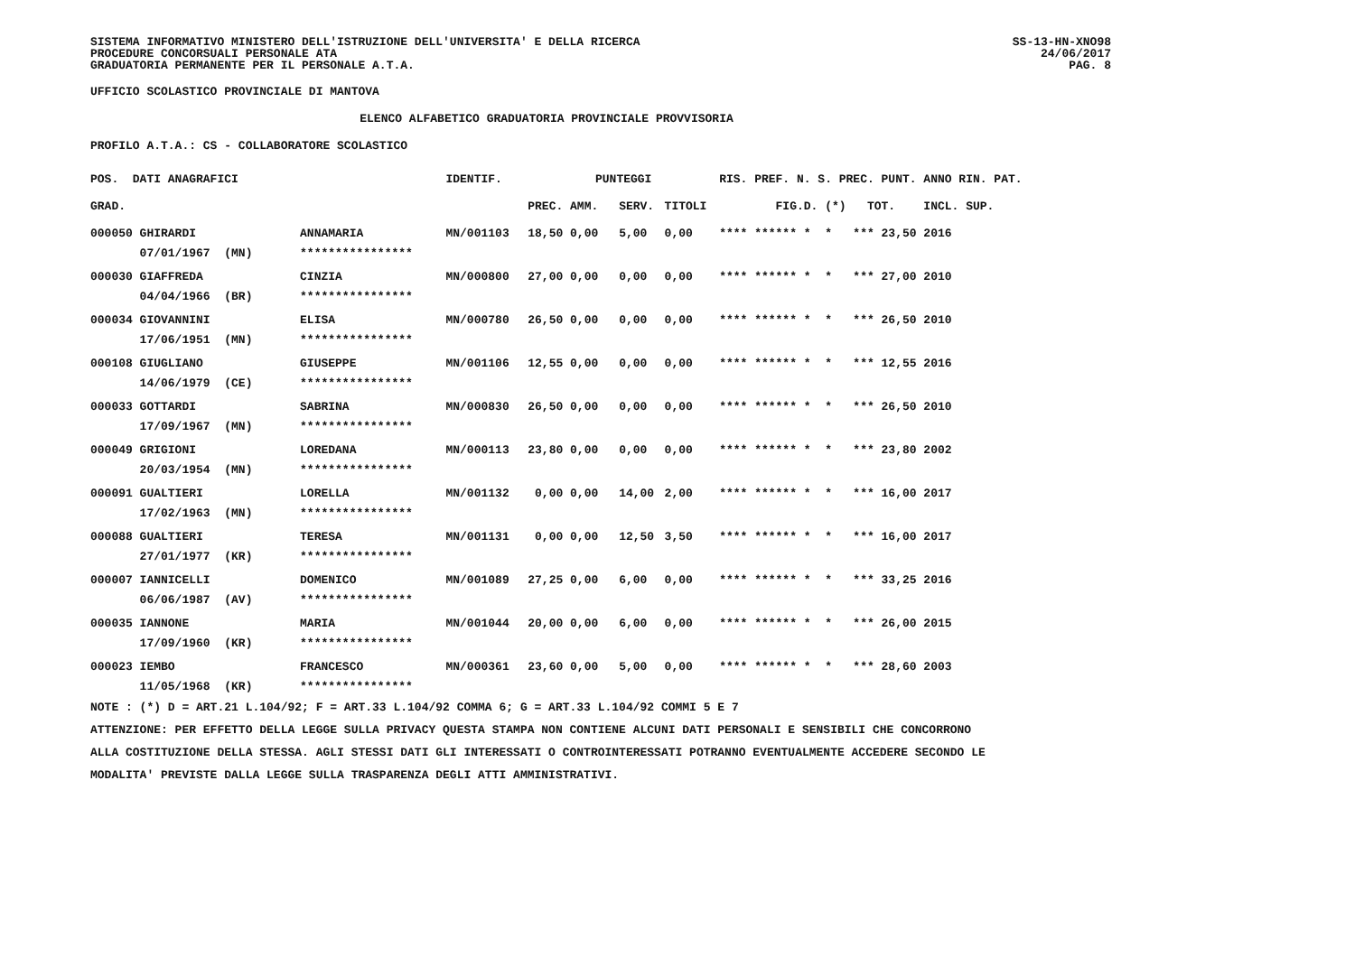SISTEMA INFORMATIVO MINISTERO DELL'ISTRUZIONE DELL'UNIVERSITA' E DELLA RICERCA
PROCEDURE CONCORSUALI PERSONALE ATA
GRADUATORIA PERMANENTE PER IL PERSONALE A.T.A.
SS-13-HN-XNO98
24/06/2017
PAG. 8
UFFICIO SCOLASTICO PROVINCIALE DI MANTOVA
ELENCO ALFABETICO GRADUATORIA PROVINCIALE PROVVISORIA
PROFILO A.T.A.: CS - COLLABORATORE SCOLASTICO
| POS. DATI ANAGRAFICI | | IDENTIF. | PUNTEGGI | | | RIS. PREF. N. S. PREC. PUNT. ANNO RIN. PAT. |
| --- | --- | --- | --- | --- | --- | --- |
| GRAD. | | | PREC. AMM. | SERV. | TITOLI | FIG.D. (*) TOT. INCL. SUP. |
| 000050 GHIRARDI | ANNAMARIA | MN/001103 | 18,50 0,00 | 5,00 | 0,00 | **** ****** * * *** 23,50 2016 |
| 07/01/1967 (MN) | **************** | | | | | |
| 000030 GIAFFREDA | CINZIA | MN/000800 | 27,00 0,00 | 0,00 | 0,00 | **** ****** * * *** 27,00 2010 |
| 04/04/1966 (BR) | **************** | | | | | |
| 000034 GIOVANNINI | ELISA | MN/000780 | 26,50 0,00 | 0,00 | 0,00 | **** ****** * * *** 26,50 2010 |
| 17/06/1951 (MN) | **************** | | | | | |
| 000108 GIUGLIANO | GIUSEPPE | MN/001106 | 12,55 0,00 | 0,00 | 0,00 | **** ****** * * *** 12,55 2016 |
| 14/06/1979 (CE) | **************** | | | | | |
| 000033 GOTTARDI | SABRINA | MN/000830 | 26,50 0,00 | 0,00 | 0,00 | **** ****** * * *** 26,50 2010 |
| 17/09/1967 (MN) | **************** | | | | | |
| 000049 GRIGIONI | LOREDANA | MN/000113 | 23,80 0,00 | 0,00 | 0,00 | **** ****** * * *** 23,80 2002 |
| 20/03/1954 (MN) | **************** | | | | | |
| 000091 GUALTIERI | LORELLA | MN/001132 | 0,00 0,00 | 14,00 | 2,00 | **** ****** * * *** 16,00 2017 |
| 17/02/1963 (MN) | **************** | | | | | |
| 000088 GUALTIERI | TERESA | MN/001131 | 0,00 0,00 | 12,50 | 3,50 | **** ****** * * *** 16,00 2017 |
| 27/01/1977 (KR) | **************** | | | | | |
| 000007 IANNICELLI | DOMENICO | MN/001089 | 27,25 0,00 | 6,00 | 0,00 | **** ****** * * *** 33,25 2016 |
| 06/06/1987 (AV) | **************** | | | | | |
| 000035 IANNONE | MARIA | MN/001044 | 20,00 0,00 | 6,00 | 0,00 | **** ****** * * *** 26,00 2015 |
| 17/09/1960 (KR) | **************** | | | | | |
| 000023 IEMBO | FRANCESCO | MN/000361 | 23,60 0,00 | 5,00 | 0,00 | **** ****** * * *** 28,60 2003 |
| 11/05/1968 (KR) | **************** | | | | | |
NOTE : (*) D = ART.21 L.104/92; F = ART.33 L.104/92 COMMA 6; G = ART.33 L.104/92 COMMI 5 E 7
ATTENZIONE: PER EFFETTO DELLA LEGGE SULLA PRIVACY QUESTA STAMPA NON CONTIENE ALCUNI DATI PERSONALI E SENSIBILI CHE CONCORRONO
ALLA COSTITUZIONE DELLA STESSA. AGLI STESSI DATI GLI INTERESSATI O CONTROINTERESSATI POTRANNO EVENTUALMENTE ACCEDERE SECONDO LE
MODALITA' PREVISTE DALLA LEGGE SULLA TRASPARENZA DEGLI ATTI AMMINISTRATIVI.